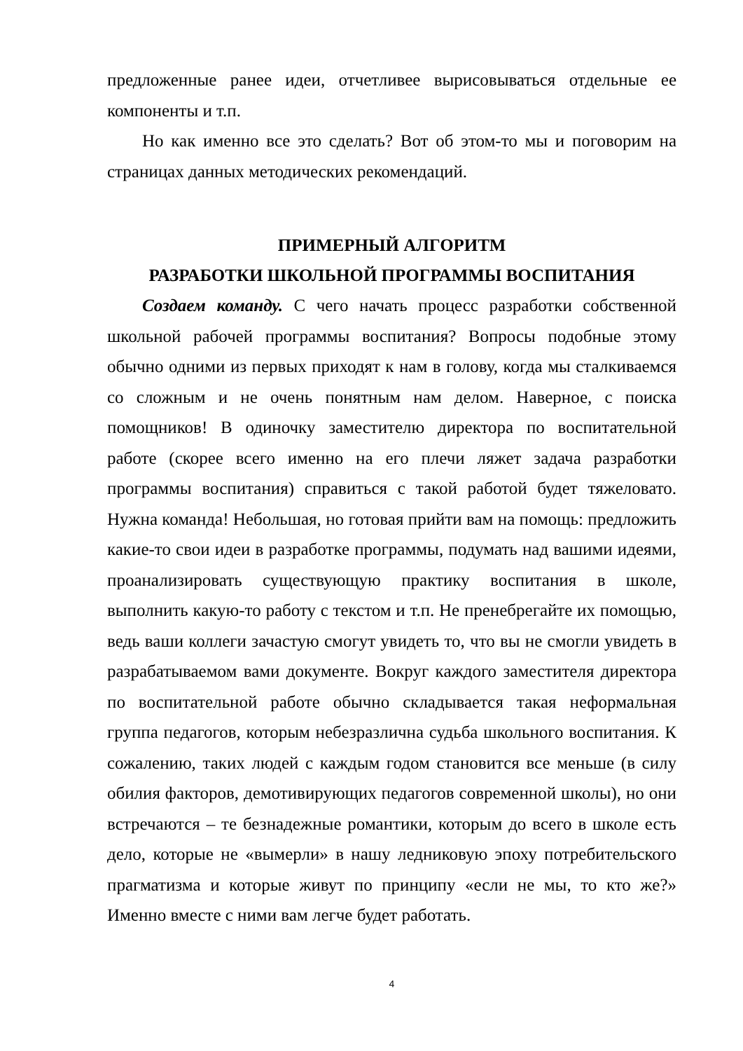предложенные ранее идеи, отчетливее вырисовываться отдельные ее компоненты и т.п.
Но как именно все это сделать? Вот об этом-то мы и поговорим на страницах данных методических рекомендаций.
ПРИМЕРНЫЙ АЛГОРИТМ
РАЗРАБОТКИ ШКОЛЬНОЙ ПРОГРАММЫ ВОСПИТАНИЯ
Создаем команду. С чего начать процесс разработки собственной школьной рабочей программы воспитания? Вопросы подобные этому обычно одними из первых приходят к нам в голову, когда мы сталкиваемся со сложным и не очень понятным нам делом. Наверное, с поиска помощников! В одиночку заместителю директора по воспитательной работе (скорее всего именно на его плечи ляжет задача разработки программы воспитания) справиться с такой работой будет тяжеловато. Нужна команда! Небольшая, но готовая прийти вам на помощь: предложить какие-то свои идеи в разработке программы, подумать над вашими идеями, проанализировать существующую практику воспитания в школе, выполнить какую-то работу с текстом и т.п. Не пренебрегайте их помощью, ведь ваши коллеги зачастую смогут увидеть то, что вы не смогли увидеть в разрабатываемом вами документе. Вокруг каждого заместителя директора по воспитательной работе обычно складывается такая неформальная группа педагогов, которым небезразлична судьба школьного воспитания. К сожалению, таких людей с каждым годом становится все меньше (в силу обилия факторов, демотивирующих педагогов современной школы), но они встречаются – те безнадежные романтики, которым до всего в школе есть дело, которые не «вымерли» в нашу ледниковую эпоху потребительского прагматизма и которые живут по принципу «если не мы, то кто же?» Именно вместе с ними вам легче будет работать.
4